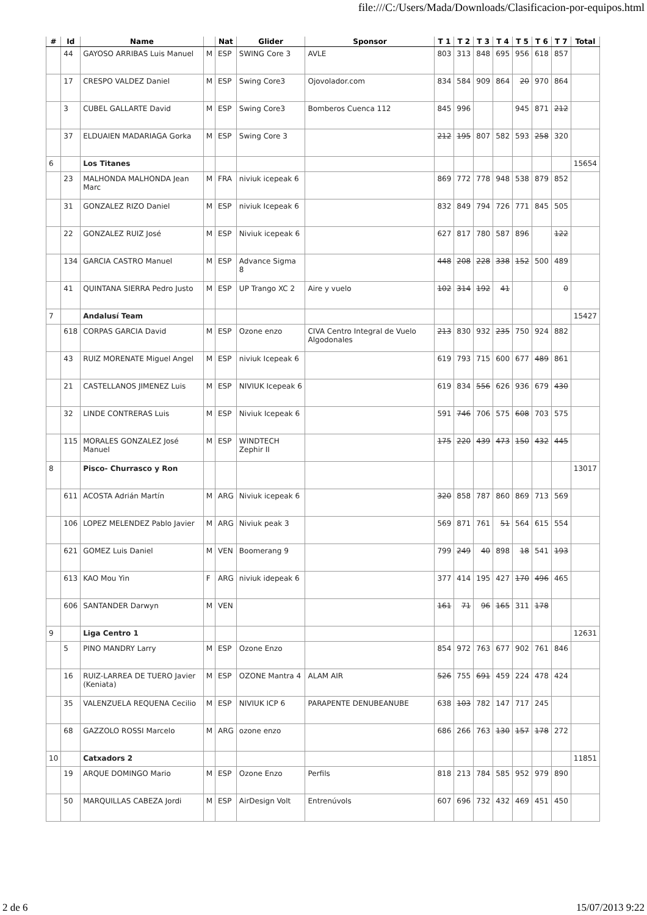file:///C:/Users/Mada/Downloads/Clasificacion-por-equipos.html
| # | Id | Name | | Nat | Glider | Sponsor | T 1 | T 2 | T 3 | T 4 | T 5 | T 6 | T 7 | Total |
| --- | --- | --- | --- | --- | --- | --- | --- | --- | --- | --- | --- | --- | --- | --- |
| | 44 | GAYOSO ARRIBAS Luis Manuel | M | ESP | SWING Core 3 | AVLE | 803 | 313 | 848 | 695 | 956 | 618 | 857 | |
| | 17 | CRESPO VALDEZ Daniel | M | ESP | Swing Core3 | Ojovolador.com | 834 | 584 | 909 | 864 | 20 | 970 | 864 | |
| | 3 | CUBEL GALLARTE David | M | ESP | Swing Core3 | Bomberos Cuenca 112 | 845 | 996 | | | 945 | 871 | 212 | |
| | 37 | ELDUAIEN MADARIAGA Gorka | M | ESP | Swing Core 3 | | 212 | 195 | 807 | 582 | 593 | 258 | 320 | |
| 6 | | Los Titanes | | | | | | | | | | | | 15654 |
| | 23 | MALHONDA MALHONDA Jean Marc | M | FRA | niviuk icepeak 6 | | 869 | 772 | 778 | 948 | 538 | 879 | 852 | |
| | 31 | GONZALEZ RIZO Daniel | M | ESP | niviuk Icepeak 6 | | 832 | 849 | 794 | 726 | 771 | 845 | 505 | |
| | 22 | GONZALEZ RUIZ José | M | ESP | Niviuk icepeak 6 | | 627 | 817 | 780 | 587 | 896 | | 122 | |
| | 134 | GARCIA CASTRO Manuel | M | ESP | Advance Sigma 8 | | 448 | 208 | 228 | 338 | 152 | 500 | 489 | |
| | 41 | QUINTANA SIERRA Pedro Justo | M | ESP | UP Trango XC 2 | Aire y vuelo | 102 | 314 | 192 | 41 | | | 0 | |
| 7 | | Andalusí Team | | | | | | | | | | | | 15427 |
| | 618 | CORPAS GARCIA David | M | ESP | Ozone enzo | CIVA Centro Integral de Vuelo Algodonales | 213 | 830 | 932 | 235 | 750 | 924 | 882 | |
| | 43 | RUIZ MORENATE Miguel Angel | M | ESP | niviuk Icepeak 6 | | 619 | 793 | 715 | 600 | 677 | 489 | 861 | |
| | 21 | CASTELLANOS JIMENEZ Luis | M | ESP | NIVIUK Icepeak 6 | | 619 | 834 | 556 | 626 | 936 | 679 | 430 | |
| | 32 | LINDE CONTRERAS Luis | M | ESP | Niviuk Icepeak 6 | | 591 | 746 | 706 | 575 | 608 | 703 | 575 | |
| | 115 | MORALES GONZALEZ José Manuel | M | ESP | WINDTECH Zephir II | | 175 | 220 | 439 | 473 | 150 | 432 | 445 | |
| 8 | | Pisco- Churrasco y Ron | | | | | | | | | | | | 13017 |
| | 611 | ACOSTA Adrián Martín | M | ARG | Niviuk icepeak 6 | | 320 | 858 | 787 | 860 | 869 | 713 | 569 | |
| | 106 | LOPEZ MELENDEZ Pablo Javier | M | ARG | Niviuk peak 3 | | 569 | 871 | 761 | 51 | 564 | 615 | 554 | |
| | 621 | GOMEZ Luis Daniel | M | VEN | Boomerang 9 | | 799 | 249 | 40 | 898 | 18 | 541 | 193 | |
| | 613 | KAO Mou Yin | F | ARG | niviuk idepeak 6 | | 377 | 414 | 195 | 427 | 170 | 496 | 465 | |
| | 606 | SANTANDER Darwyn | M | VEN | | | 161 | 71 | 96 | 165 | 311 | 178 | | |
| 9 | | Liga Centro 1 | | | | | | | | | | | | 12631 |
| | 5 | PINO MANDRY Larry | M | ESP | Ozone Enzo | | 854 | 972 | 763 | 677 | 902 | 761 | 846 | |
| | 16 | RUIZ-LARREA DE TUERO Javier (Keniata) | M | ESP | OZONE Mantra 4 | ALAM AIR | 526 | 755 | 691 | 459 | 224 | 478 | 424 | |
| | 35 | VALENZUELA REQUENA Cecilio | M | ESP | NIVIUK ICP 6 | PARAPENTE DENUBEANUBE | 638 | 103 | 782 | 147 | 717 | 245 | | |
| | 68 | GAZZOLO ROSSI Marcelo | M | ARG | ozone enzo | | 686 | 266 | 763 | 130 | 157 | 178 | 272 | |
| 10 | | Catxadors 2 | | | | | | | | | | | | 11851 |
| | 19 | ARQUE DOMINGO Mario | M | ESP | Ozone Enzo | Perfils | 818 | 213 | 784 | 585 | 952 | 979 | 890 | |
| | 50 | MARQUILLAS CABEZA Jordi | M | ESP | AirDesign Volt | Entrenúvols | 607 | 696 | 732 | 432 | 469 | 451 | 450 | |
2 de 6 15/07/2013 9:22